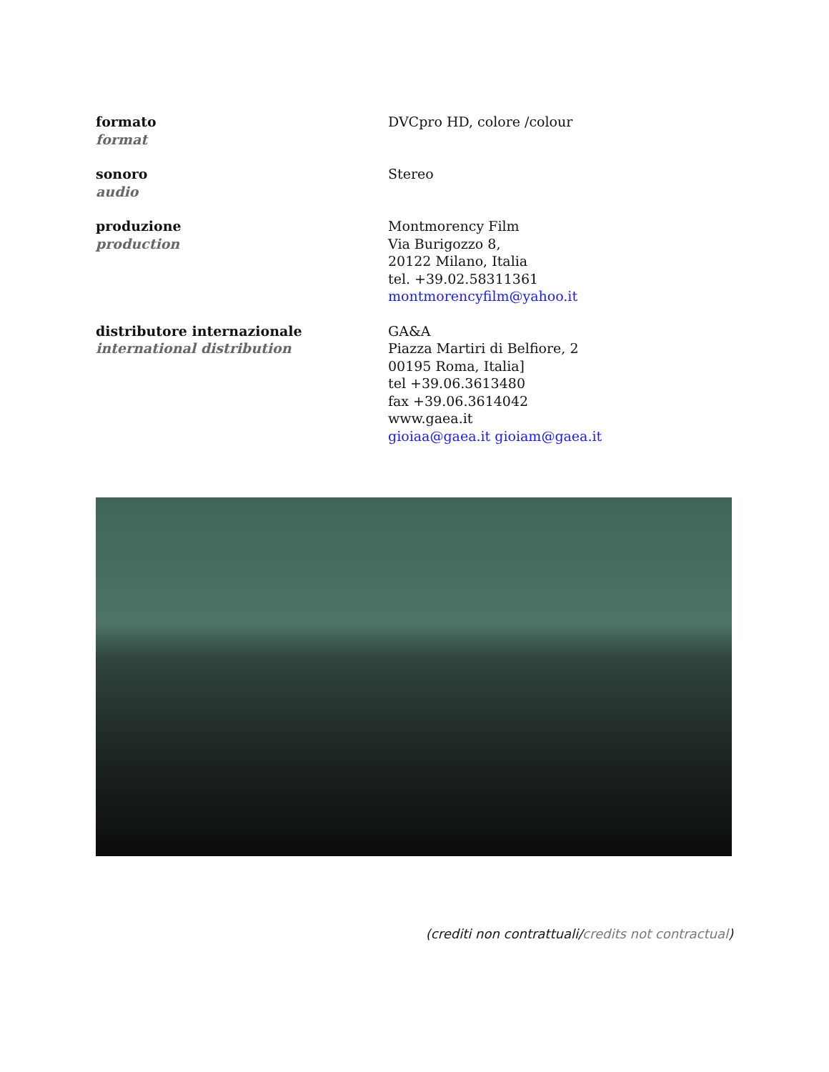| formato format | DVCpro HD, colore /colour |
| sonoro audio | Stereo |
| produzione production | Montmorency Film Via Burigozzo 8, 20122 Milano, Italia tel. +39.02.58311361 montmorencyfilm@yahoo.it |
| distributore internazionale international distribution | GA&A Piazza Martiri di Belfiore, 2 00195 Roma, Italia] tel +39.06.3613480 fax +39.06.3614042 www.gaea.it gioiaa@gaea.it gioiam@gaea.it |
(crediti non contrattuali/credits not contractual)